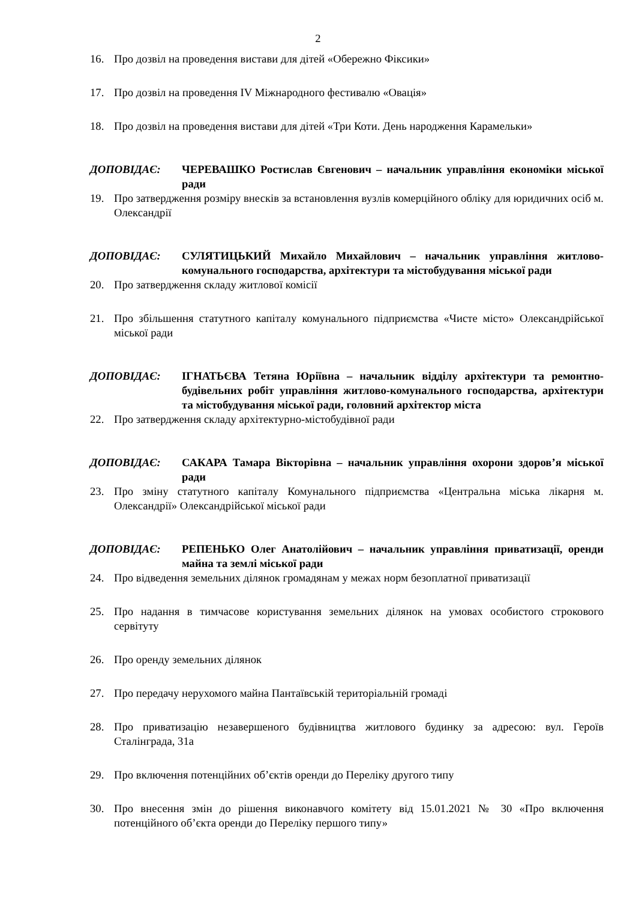2
16. Про дозвіл на проведення вистави для дітей «Обережно Фіксики»
17. Про дозвіл на проведення IV Міжнародного фестивалю «Овація»
18. Про дозвіл на проведення вистави для дітей «Три Коти. День народження Карамельки»
ДОПОВІДАЄ: ЧЕРЕВАШКО Ростислав Євгенович – начальник управління економіки міської ради
19. Про затвердження розміру внесків за встановлення вузлів комерційного обліку для юридичних осіб м. Олександрії
ДОПОВІДАЄ: СУЛЯТИЦЬКИЙ Михайло Михайлович – начальник управління житлово-комунального господарства, архітектури та містобудування міської ради
20. Про затвердження складу житлової комісії
21. Про збільшення статутного капіталу комунального підприємства «Чисте місто» Олександрійської міської ради
ДОПОВІДАЄ: ІГНАТЬЄВА Тетяна Юріївна – начальник відділу архітектури та ремонтно-будівельних робіт управління житлово-комунального господарства, архітектури та містобудування міської ради, головний архітектор міста
22. Про затвердження складу архітектурно-містобудівної ради
ДОПОВІДАЄ: САКАРА Тамара Вікторівна – начальник управління охорони здоров’я міської ради
23. Про зміну статутного капіталу Комунального підприємства «Центральна міська лікарня м. Олександрії» Олександрійської міської ради
ДОПОВІДАЄ: РЕПЕНЬКО Олег Анатолійович – начальник управління приватизації, оренди майна та землі міської ради
24. Про відведення земельних ділянок громадянам у межах норм безоплатної приватизації
25. Про надання в тимчасове користування земельних ділянок на умовах особистого строкового сервітуту
26. Про оренду земельних ділянок
27. Про передачу нерухомого майна Пантаївській територіальній громаді
28. Про приватизацію незавершеного будівництва житлового будинку за адресою: вул. Героїв Сталінграда, 31а
29. Про включення потенційних об’єктів оренди до Переліку другого типу
30. Про внесення змін до рішення виконавчого комітету від 15.01.2021 № 30 «Про включення потенційного об’єкта оренди до Переліку першого типу»